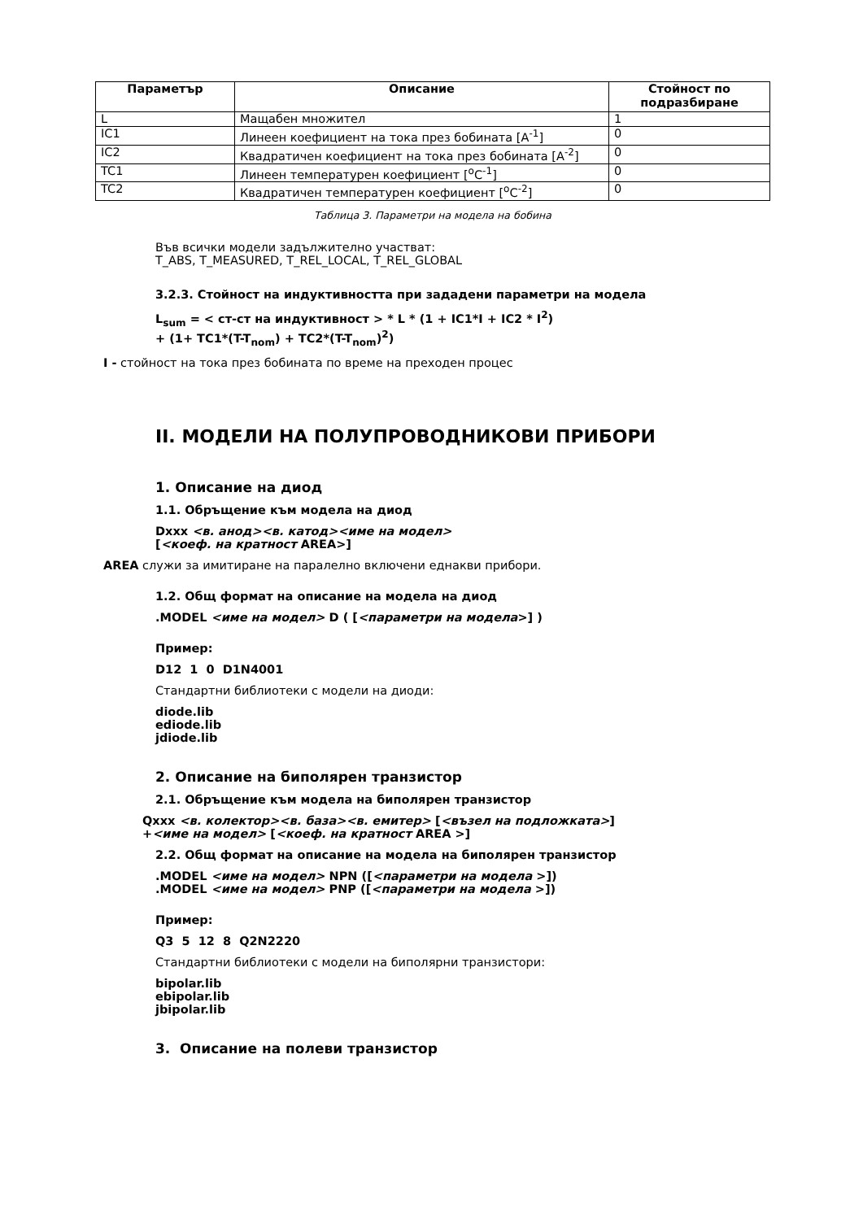| Параметър | Описание | Стойност по подразбиране |
| --- | --- | --- |
| L | Мащабен множител | 1 |
| IC1 | Линеен коефициент на тока през бобината [A<sup>-1</sup>] | 0 |
| IC2 | Квадратичен коефициент на тока през бобината [A<sup>-2</sup>] | 0 |
| TC1 | Линеен температурен коефициент [<sup>o</sup>C<sup>-1</sup>] | 0 |
| TC2 | Квадратичен температурен коефициент [<sup>o</sup>C<sup>-2</sup>] | 0 |
Таблица 3. Параметри на модела на бобина
Във всички модели задължително участват:
T_ABS, T_MEASURED, T_REL_LOCAL, T_REL_GLOBAL
3.2.3. Стойност на индуктивността при зададени параметри на модела
L<sub>sum</sub> = < ст-ст на индуктивност > * L * (1 + IC1*I + IC2 * I<sup>2</sup>)
+ (1+ TC1*(T-T<sub>nom</sub>) + TC2*(T-T<sub>nom</sub>)<sup>2</sup>)
I - стойност на тока през бобината по време на преходен процес
II. МОДЕЛИ НА ПОЛУПРОВОДНИКОВИ ПРИБОРИ
1. Описание на диод
1.1. Обръщение към модела на диод
Dxxx <в. анод><в. катод><име на модел>
[<коеф. на кратност AREA>]
AREA служи за имитиране на паралелно включени еднакви прибори.
1.2. Общ формат на описание на модела на диод
.MODEL <име на модел> D ( [<параметри на модела>] )
Пример:
D12 1 0 D1N4001
Стандартни библиотеки с модели на диоди:
diode.lib
ediode.lib
jdiode.lib
2. Описание на биполярен транзистор
2.1. Обръщение към модела на биполярен транзистор
Qxxx <в. колектор><в. база><в. емитер> [<възел на подложката>]
+<име на модел> [<коеф. на кратност AREA >]
2.2. Общ формат на описание на модела на биполярен транзистор
.MODEL <име на модел> NPN ([<параметри на модела >])
.MODEL <име на модел> PNP ([<параметри на модела >])
Пример:
Q3 5 12 8 Q2N2220
Стандартни библиотеки с модели на биполярни транзистори:
bipolar.lib
ebipolar.lib
jbipolar.lib
3. Описание на полеви транзистор